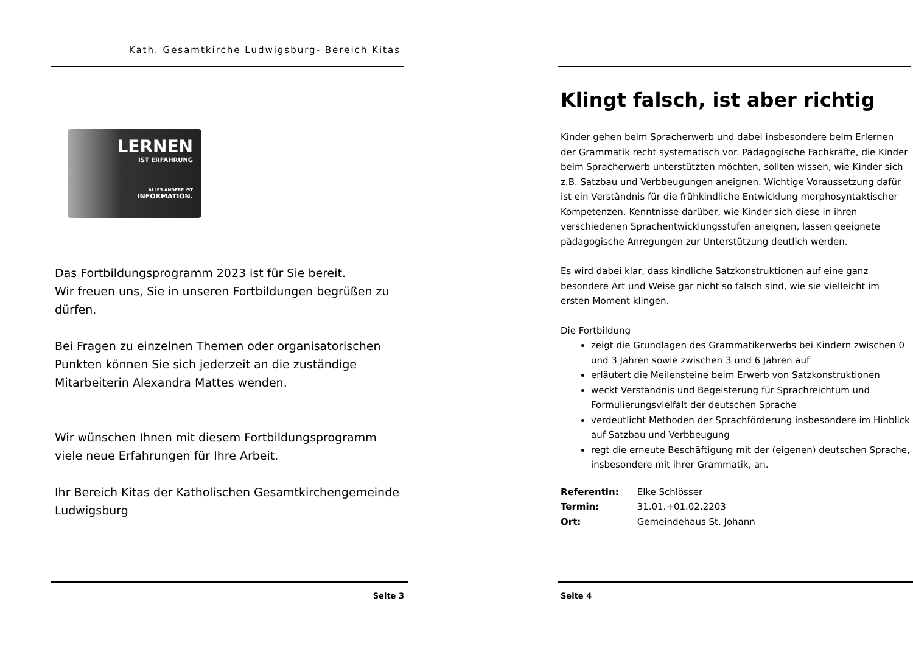Kath. Gesamtkirche Ludwigsburg- Bereich Kitas
LERNEN
IST ERFAHRUNG
ALLES ANDERE IST
INFORMATION.
Das Fortbildungsprogramm 2023 ist für Sie bereit.
Wir freuen uns, Sie in unseren Fortbildungen begrüßen zu dürfen.
Bei Fragen zu einzelnen Themen oder organisatorischen Punkten können Sie sich jederzeit an die zuständige Mitarbeiterin Alexandra Mattes wenden.
Wir wünschen Ihnen mit diesem Fortbildungsprogramm viele neue Erfahrungen für Ihre Arbeit.
Ihr Bereich Kitas der Katholischen Gesamtkirchengemeinde Ludwigsburg
Seite 3
Klingt falsch, ist aber richtig
Kinder gehen beim Spracherwerb und dabei insbesondere beim Erlernen der Grammatik recht systematisch vor. Pädagogische Fachkräfte, die Kinder beim Spracherwerb unterstützten möchten, sollten wissen, wie Kinder sich z.B. Satzbau und Verbbeugungen aneignen. Wichtige Voraussetzung dafür ist ein Verständnis für die frühkindliche Entwicklung morphosyntaktischer Kompetenzen. Kenntnisse darüber, wie Kinder sich diese in ihren verschiedenen Sprachentwicklungsstufen aneignen, lassen geeignete pädagogische Anregungen zur Unterstützung deutlich werden.
Es wird dabei klar, dass kindliche Satzkonstruktionen auf eine ganz besondere Art und Weise gar nicht so falsch sind, wie sie vielleicht im ersten Moment klingen.
Die Fortbildung
zeigt die Grundlagen des Grammatikerwerbs bei Kindern zwischen 0 und 3 Jahren sowie zwischen 3 und 6 Jahren auf
erläutert die Meilensteine beim Erwerb von Satzkonstruktionen
weckt Verständnis und Begeisterung für Sprachreichtum und Formulierungsvielfalt der deutschen Sprache
verdeutlicht Methoden der Sprachförderung insbesondere im Hinblick auf Satzbau und Verbbeugung
regt die erneute Beschäftigung mit der (eigenen) deutschen Sprache, insbesondere mit ihrer Grammatik, an.
| Referentin: | Elke Schlösser |
| Termin: | 31.01.+01.02.2203 |
| Ort: | Gemeindehaus St. Johann |
Seite 4